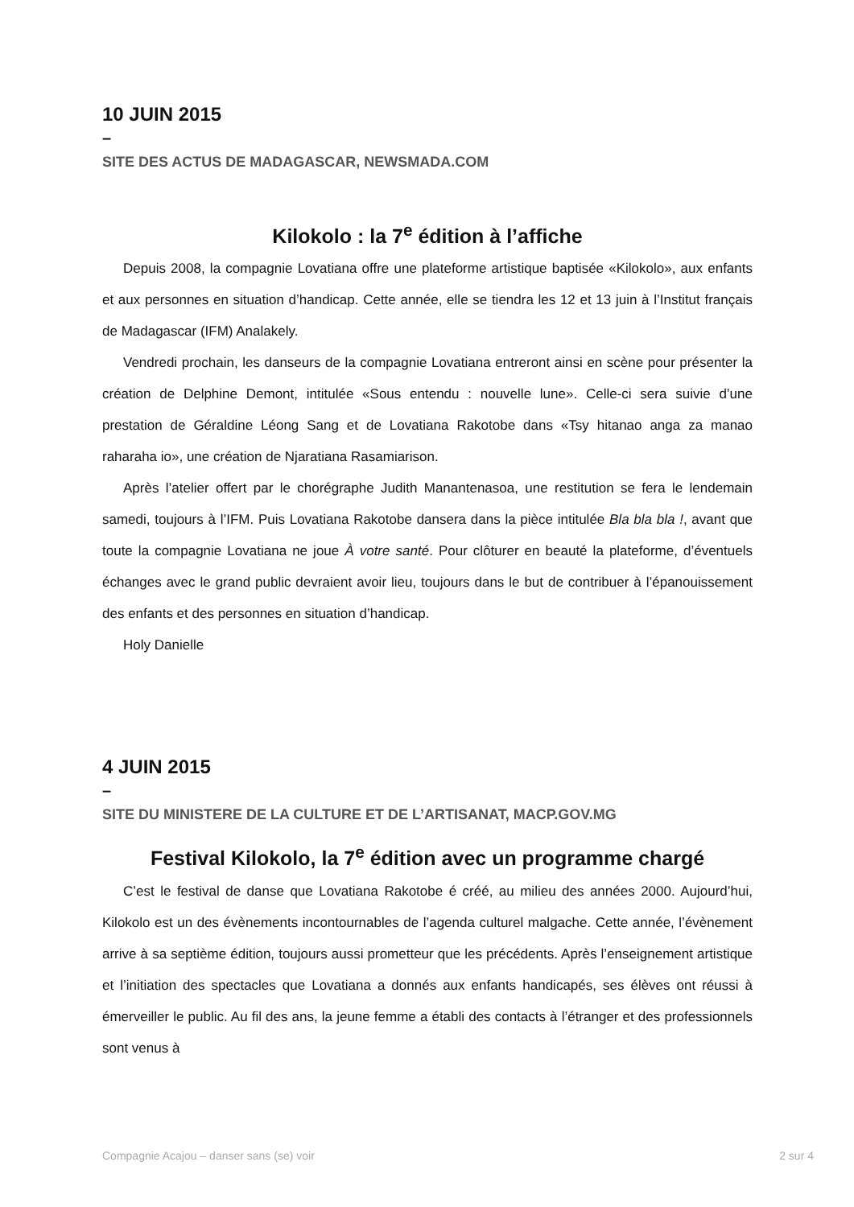10 JUIN 2015
–
SITE DES ACTUS DE MADAGASCAR, NEWSMADA.COM
Kilokolo : la 7<sup>e</sup> édition à l’affiche
Depuis 2008, la compagnie Lovatiana offre une plateforme artistique baptisée «Kilokolo», aux enfants et aux personnes en situation d’handicap. Cette année, elle se tiendra les 12 et 13 juin à l’Institut français de Madagascar (IFM) Analakely.
Vendredi prochain, les danseurs de la compagnie Lovatiana entreront ainsi en scène pour présenter la création de Delphine Demont, intitulée «Sous entendu : nouvelle lune». Celle-ci sera suivie d’une prestation de Géraldine Léong Sang et de Lovatiana Rakotobe dans «Tsy hitanao anga za manao raharaha io», une création de Njaratiana Rasamiarison.
Après l’atelier offert par le chorégraphe Judith Manantenasoa, une restitution se fera le lendemain samedi, toujours à l’IFM. Puis Lovatiana Rakotobe dansera dans la pièce intitulée Bla bla bla !, avant que toute la compagnie Lovatiana ne joue À votre santé. Pour clôturer en beauté la plateforme, d’éventuels échanges avec le grand public devraient avoir lieu, toujours dans le but de contribuer à l’épanouissement des enfants et des personnes en situation d’handicap.
Holy Danielle
4 JUIN 2015
–
SITE DU MINISTERE DE LA CULTURE ET DE L’ARTISANAT, MACP.GOV.MG
Festival Kilokolo, la 7<sup>e</sup> édition avec un programme chargé
C’est le festival de danse que Lovatiana Rakotobe é créé, au milieu des années 2000. Aujourd’hui, Kilokolo est un des évènements incontournables de l’agenda culturel malgache. Cette année, l’évènement arrive à sa septième édition, toujours aussi prometteur que les précédents. Après l’enseignement artistique et l’initiation des spectacles que Lovatiana a donnés aux enfants handicapés, ses élèves ont réussi à émerveiller le public. Au fil des ans, la jeune femme a établi des contacts à l’étranger et des professionnels sont venus à
Compagnie Acajou – danser sans (se) voir 2 sur 4